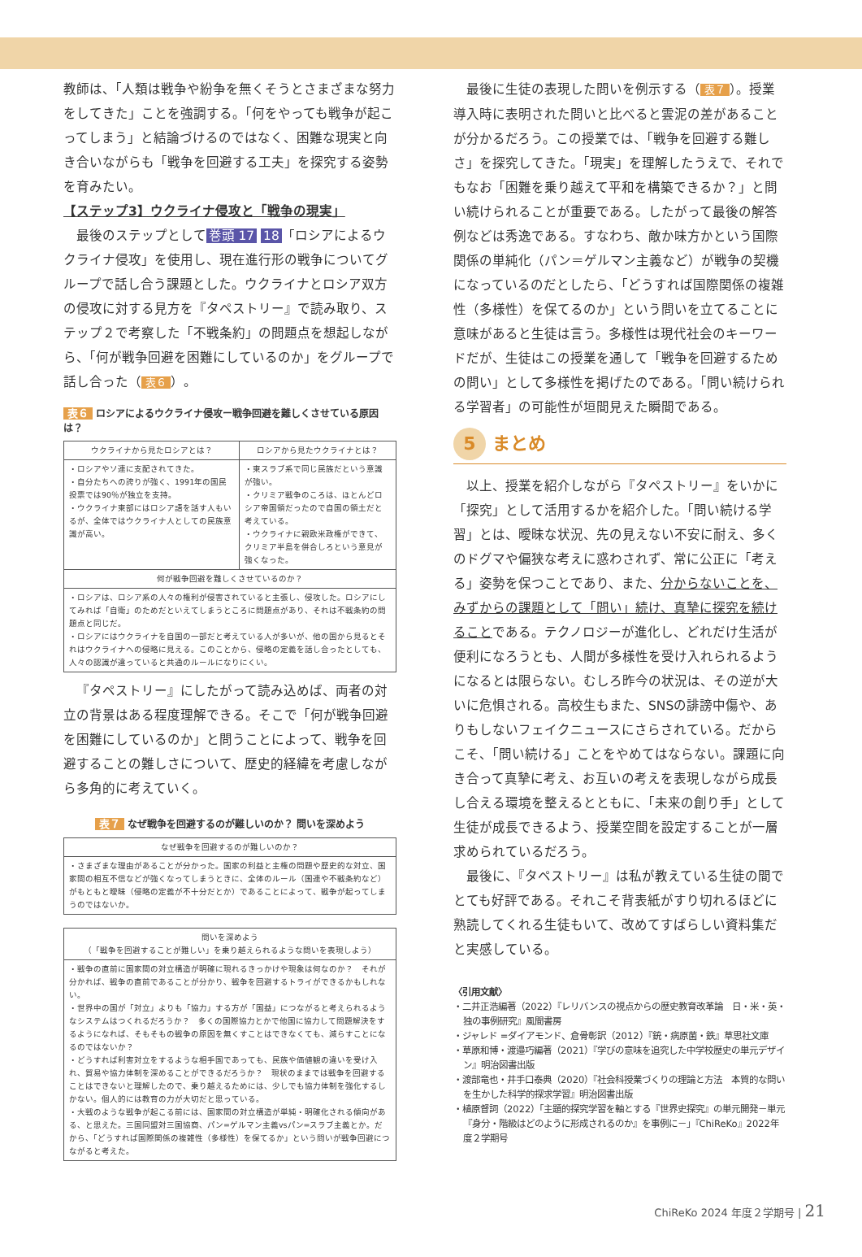教師は、「人類は戦争や紛争を無くそうとさまざまな努力をしてきた」ことを強調する。「何をやっても戦争が起こってしまう」と結論づけるのではなく、困難な現実と向き合いながらも「戦争を回避する工夫」を探究する姿勢を育みたい。
【ステップ3】ウクライナ侵攻と「戦争の現実」
最後のステップとして 巻頭 17 18 「ロシアによるウクライナ侵攻」を使用し、現在進行形の戦争についてグループで話し合う課題とした。ウクライナとロシア双方の侵攻に対する見方を『タペストリー』で読み取り、ステップ２で考察した「不戦条約」の問題点を想起しながら、「何が戦争回避を困難にしているのか」をグループで話し合った（ 表６ ）。
表６ ロシアによるウクライナ侵攻ー戦争回避を難しくさせている原因は？
| ウクライナから見たロシアとは？ | ロシアから見たウクライナとは？ |
| --- | --- |
| ・ロシアやソ連に支配されてきた。 ・自分たちへの誇りが強く、1991年の国民投票では90％が独立を支持。 ・ウクライナ東部にはロシア語を話す人もいるが、全体ではウクライナ人としての民族意識が高い。 | ・東スラブ系で同じ民族だという意識が強い。 ・クリミア戦争のころは、ほとんどロシア帝国領だったので自国の領土だと考えている。 ・ウクライナに親欧米政権ができて、クリミア半島を併合しろという意見が強くなった。 |
| 何が戦争回避を難しくさせているのか？ | |
| ・ロシアは、ロシア系の人々の権利が侵害されていると主張し、侵攻した。ロシアにしてみれば「自衛」のためだといえてしまうところに問題点があり、それは不戦条約の問題点と同じだ。 ・ロシアにはウクライナを自国の一部だと考えている人が多いが、他の国から見るとそれはウクライナへの侵略に見える。このことから、侵略の定義を話し合ったとしても、人々の認識が違っていると共通のルールになりにくい。 | |
『タペストリー』にしたがって読み込めば、両者の対立の背景はある程度理解できる。そこで「何が戦争回避を困難にしているのか」と問うことによって、戦争を回避することの難しさについて、歴史的経緯を考慮しながら多角的に考えていく。
表７ なぜ戦争を回避するのが難しいのか？ 問いを深めよう
| なぜ戦争を回避するのが難しいのか？ |
| --- |
| ・さまざまな理由があることが分かった。国家の利益と主権の問題や歴史的な対立、国家間の相互不信などが強くなってしまうときに、全体のルール（国連や不戦条約など）がもともと曖昧（侵略の定義が不十分だとか）であることによって、戦争が起ってしまうのではないか。 |
| 問いを深めよう （「戦争を回避することが難しい」を乗り越えられるような問いを表現しよう） |
| --- |
| ・戦争の直前に国家間の対立構造が明確に現れるきっかけや現象は何なのか？ それが分かれば、戦争の直前であることが分かり、戦争を回避するトライができるかもしれない。 ・世界中の国が「対立」よりも「協力」する方が「国益」につながると考えられるようなシステムはつくれるだろうか？ 多くの国際協力とかで他国に協力して問題解決をするようになれば、そもそもの戦争の原因を無くすことはできなくても、減らすことになるのではないか？ ・どうすれば利害対立をするような相手国であっても、民族や価値観の違いを受け入れ、貿易や協力体制を深めることができるだろうか？ 現状のままでは戦争を回避することはできないと理解したので、乗り越えるためには、少しでも協力体制を強化するしかない。個人的には教育の力が大切だと思っている。 ・大戦のような戦争が起こる前には、国家間の対立構造が単純・明確化される傾向がある、と思えた。三国同盟対三国協商、パン=ゲルマン主義vsパン=スラブ主義とか。だから、「どうすれば国際関係の複雑性（多様性）を保てるか」という問いが戦争回避につながると考えた。 |
最後に生徒の表現した問いを例示する（ 表７ ）。授業導入時に表明された問いと比べると雲泥の差があることが分かるだろう。この授業では、「戦争を回避する難しさ」を探究してきた。「現実」を理解したうえで、それでもなお「困難を乗り越えて平和を構築できるか？」と問い続けられることが重要である。したがって最後の解答例などは秀逸である。すなわち、敵か味方かという国際関係の単純化（パン＝ゲルマン主義など）が戦争の契機になっているのだとしたら、「どうすれば国際関係の複雑性（多様性）を保てるのか」という問いを立てることに意味があると生徒は言う。多様性は現代社会のキーワードだが、生徒はこの授業を通して「戦争を回避するための問い」として多様性を掲げたのである。「問い続けられる学習者」の可能性が垣間見えた瞬間である。
5 まとめ
以上、授業を紹介しながら『タペストリー』をいかに「探究」として活用するかを紹介した。「問い続ける学習」とは、曖昧な状況、先の見えない不安に耐え、多くのドグマや偏狭な考えに惑わされず、常に公正に「考える」姿勢を保つことであり、また、分からないことを、みずからの課題として「問い」続け、真摯に探究を続けることである。テクノロジーが進化し、どれだけ生活が便利になろうとも、人間が多様性を受け入れられるようになるとは限らない。むしろ昨今の状況は、その逆が大いに危惧される。高校生もまた、SNSの誹謗中傷や、ありもしないフェイクニュースにさらされている。だからこそ、「問い続ける」ことをやめてはならない。課題に向き合って真摯に考え、お互いの考えを表現しながら成長し合える環境を整えるとともに、「未来の創り手」として生徒が成長できるよう、授業空間を設定することが一層求められているだろう。
最後に、『タペストリー』は私が教えている生徒の間でとても好評である。それこそ背表紙がすり切れるほどに熟読してくれる生徒もいて、改めてすばらしい資料集だと実感している。
〈引用文献〉
・二井正浩編著（2022）『レリバンスの視点からの歴史教育改革論　日・米・英・独の事例研究』風間書房
・ジャレド =ダイアモンド、倉骨彰訳（2012）『銃・病原菌・鉄』草思社文庫
・草原和博・渡邉巧編著（2021）『学びの意味を追究した中学校歴史の単元デザイン』明治図書出版
・渡部竜也・井手口泰典（2020）『社会科授業づくりの理論と方法　本質的な問いを生かした科学的探求学習』明治図書出版
・植原督詞（2022）「主題的探究学習を軸とする『世界史探究』の単元開発－単元『身分・階級はどのように形成されるのか』を事例に－」『ChiReKo』2022年度２学期号
ChiReKo 2024 年度２学期号 | 21